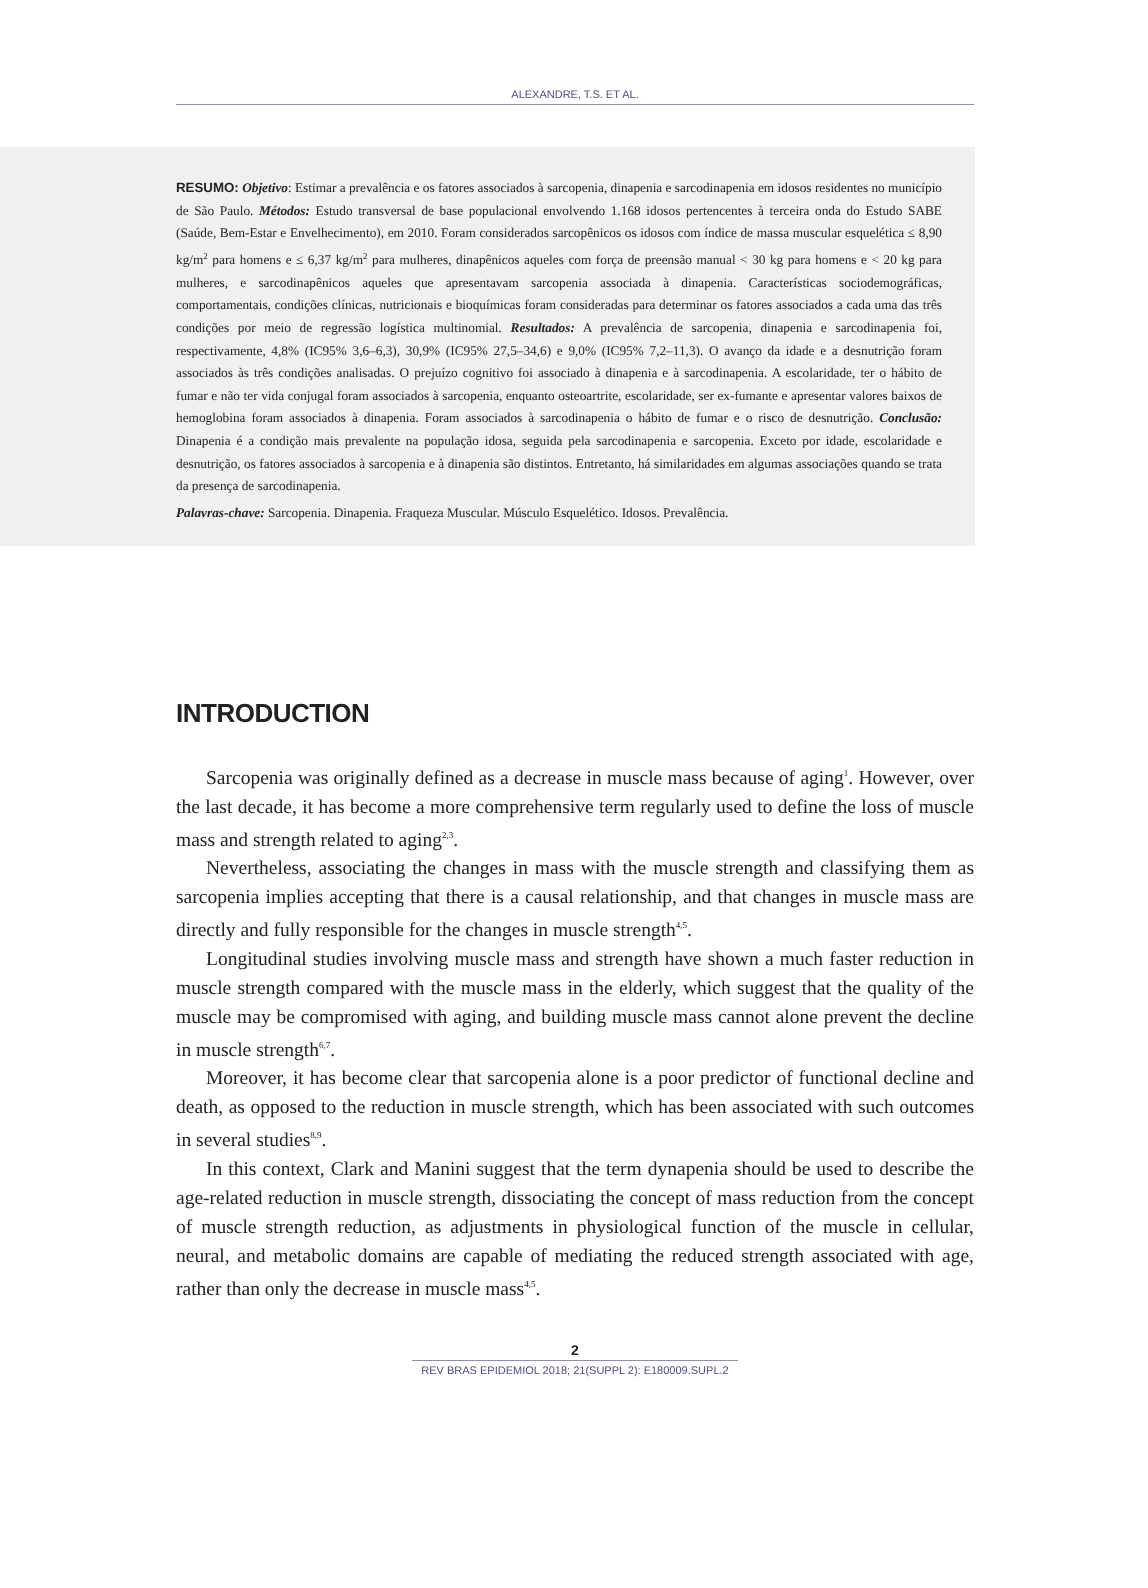ALEXANDRE, T.S. ET AL.
RESUMO: Objetivo: Estimar a prevalência e os fatores associados à sarcopenia, dinapenia e sarcodinapenia em idosos residentes no município de São Paulo. Métodos: Estudo transversal de base populacional envolvendo 1.168 idosos pertencentes à terceira onda do Estudo SABE (Saúde, Bem-Estar e Envelhecimento), em 2010. Foram considerados sarcopênicos os idosos com índice de massa muscular esquelética ≤ 8,90 kg/m<sup>2</sup> para homens e ≤ 6,37 kg/m<sup>2</sup> para mulheres, dinapênicos aqueles com força de preensão manual < 30 kg para homens e < 20 kg para mulheres, e sarcodinapênicos aqueles que apresentavam sarcopenia associada à dinapenia. Características sociodemográficas, comportamentais, condições clínicas, nutricionais e bioquímicas foram consideradas para determinar os fatores associados a cada uma das três condições por meio de regressão logística multinomial. Resultados: A prevalência de sarcopenia, dinapenia e sarcodinapenia foi, respectivamente, 4,8% (IC95% 3,6–6,3), 30,9% (IC95% 27,5–34,6) e 9,0% (IC95% 7,2–11,3). O avanço da idade e a desnutrição foram associados às três condições analisadas. O prejuízo cognitivo foi associado à dinapenia e à sarcodinapenia. A escolaridade, ter o hábito de fumar e não ter vida conjugal foram associados à sarcopenia, enquanto osteoartrite, escolaridade, ser ex-fumante e apresentar valores baixos de hemoglobina foram associados à dinapenia. Foram associados à sarcodinapenia o hábito de fumar e o risco de desnutrição. Conclusão: Dinapenia é a condição mais prevalente na população idosa, seguida pela sarcodinapenia e sarcopenia. Exceto por idade, escolaridade e desnutrição, os fatores associados à sarcopenia e à dinapenia são distintos. Entretanto, há similaridades em algumas associações quando se trata da presença de sarcodinapenia.
Palavras-chave: Sarcopenia. Dinapenia. Fraqueza Muscular. Músculo Esquelético. Idosos. Prevalência.
INTRODUCTION
Sarcopenia was originally defined as a decrease in muscle mass because of aging<sup>1</sup>. However, over the last decade, it has become a more comprehensive term regularly used to define the loss of muscle mass and strength related to aging<sup>2,3</sup>.
Nevertheless, associating the changes in mass with the muscle strength and classifying them as sarcopenia implies accepting that there is a causal relationship, and that changes in muscle mass are directly and fully responsible for the changes in muscle strength<sup>4,5</sup>.
Longitudinal studies involving muscle mass and strength have shown a much faster reduction in muscle strength compared with the muscle mass in the elderly, which suggest that the quality of the muscle may be compromised with aging, and building muscle mass cannot alone prevent the decline in muscle strength<sup>6,7</sup>.
Moreover, it has become clear that sarcopenia alone is a poor predictor of functional decline and death, as opposed to the reduction in muscle strength, which has been associated with such outcomes in several studies<sup>8,9</sup>.
In this context, Clark and Manini suggest that the term dynapenia should be used to describe the age-related reduction in muscle strength, dissociating the concept of mass reduction from the concept of muscle strength reduction, as adjustments in physiological function of the muscle in cellular, neural, and metabolic domains are capable of mediating the reduced strength associated with age, rather than only the decrease in muscle mass<sup>4,5</sup>.
2
REV BRAS EPIDEMIOL 2018; 21(SUPPL 2): E180009.SUPL.2